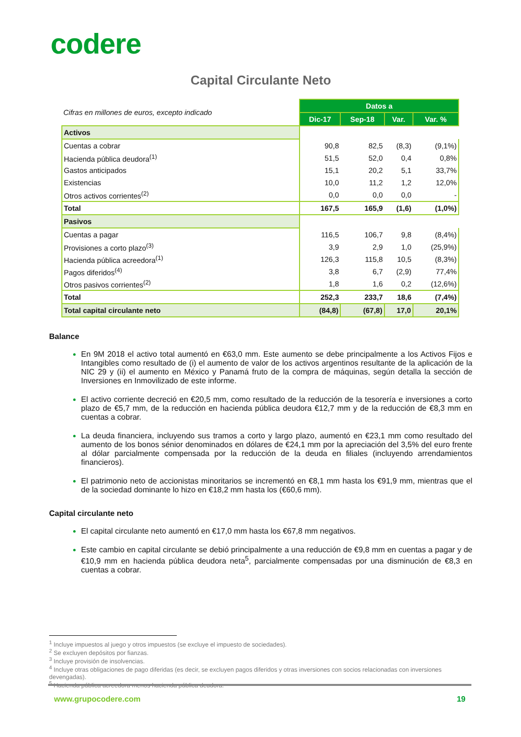codere
Capital Circulante Neto
| Cifras en millones de euros, excepto indicado | Datos a | | | |
| | Dic-17 | Sep-18 | Var. | Var. % |
| Activos | | | | |
| Cuentas a cobrar | 90,8 | 82,5 | (8,3) | (9,1%) |
| Hacienda pública deudora<sup>(1)</sup> | 51,5 | 52,0 | 0,4 | 0,8% |
| Gastos anticipados | 15,1 | 20,2 | 5,1 | 33,7% |
| Existencias | 10,0 | 11,2 | 1,2 | 12,0% |
| Otros activos corrientes<sup>(2)</sup> | 0,0 | 0,0 | 0,0 | - |
| Total | 167,5 | 165,9 | (1,6) | (1,0%) |
| Pasivos | | | | |
| Cuentas a pagar | 116,5 | 106,7 | 9,8 | (8,4%) |
| Provisiones a corto plazo<sup>(3)</sup> | 3,9 | 2,9 | 1,0 | (25,9%) |
| Hacienda pública acreedora<sup>(1)</sup> | 126,3 | 115,8 | 10,5 | (8,3%) |
| Pagos diferidos<sup>(4)</sup> | 3,8 | 6,7 | (2,9) | 77,4% |
| Otros pasivos corrientes<sup>(2)</sup> | 1,8 | 1,6 | 0,2 | (12,6%) |
| Total | 252,3 | 233,7 | 18,6 | (7,4%) |
| Total capital circulante neto | (84,8) | (67,8) | 17,0 | 20,1% |
Balance
En 9M 2018 el activo total aumentó en €63,0 mm. Este aumento se debe principalmente a los Activos Fijos e Intangibles como resultado de (i) el aumento de valor de los activos argentinos resultante de la aplicación de la NIC 29 y (ii) el aumento en México y Panamá fruto de la compra de máquinas, según detalla la sección de Inversiones en Inmovilizado de este informe.
El activo corriente decreció en €20,5 mm, como resultado de la reducción de la tesorería e inversiones a corto plazo de €5,7 mm, de la reducción en hacienda pública deudora €12,7 mm y de la reducción de €8,3 mm en cuentas a cobrar.
La deuda financiera, incluyendo sus tramos a corto y largo plazo, aumentó en €23,1 mm como resultado del aumento de los bonos sénior denominados en dólares de €24,1 mm por la apreciación del 3,5% del euro frente al dólar parcialmente compensada por la reducción de la deuda en filiales (incluyendo arrendamientos financieros).
El patrimonio neto de accionistas minoritarios se incrementó en €8,1 mm hasta los €91,9 mm, mientras que el de la sociedad dominante lo hizo en €18,2 mm hasta los (€60,6 mm).
Capital circulante neto
El capital circulante neto aumentó en €17,0 mm hasta los €67,8 mm negativos.
Este cambio en capital circulante se debió principalmente a una reducción de €9,8 mm en cuentas a pagar y de €10,9 mm en hacienda pública deudora neta<sup>5</sup>, parcialmente compensadas por una disminución de €8,3 en cuentas a cobrar.
<sup>1</sup> Incluye impuestos al juego y otros impuestos (se excluye el impuesto de sociedades).
<sup>2</sup> Se excluyen depósitos por fianzas.
<sup>3</sup> Incluye provisión de insolvencias.
<sup>4</sup> Incluye otras obligaciones de pago diferidas (es decir, se excluyen pagos diferidos y otras inversiones con socios relacionadas con inversiones devengadas).
<sup>5</sup> Hacienda pública acreedora menos hacienda pública deudora.
www.grupocodere.com 19